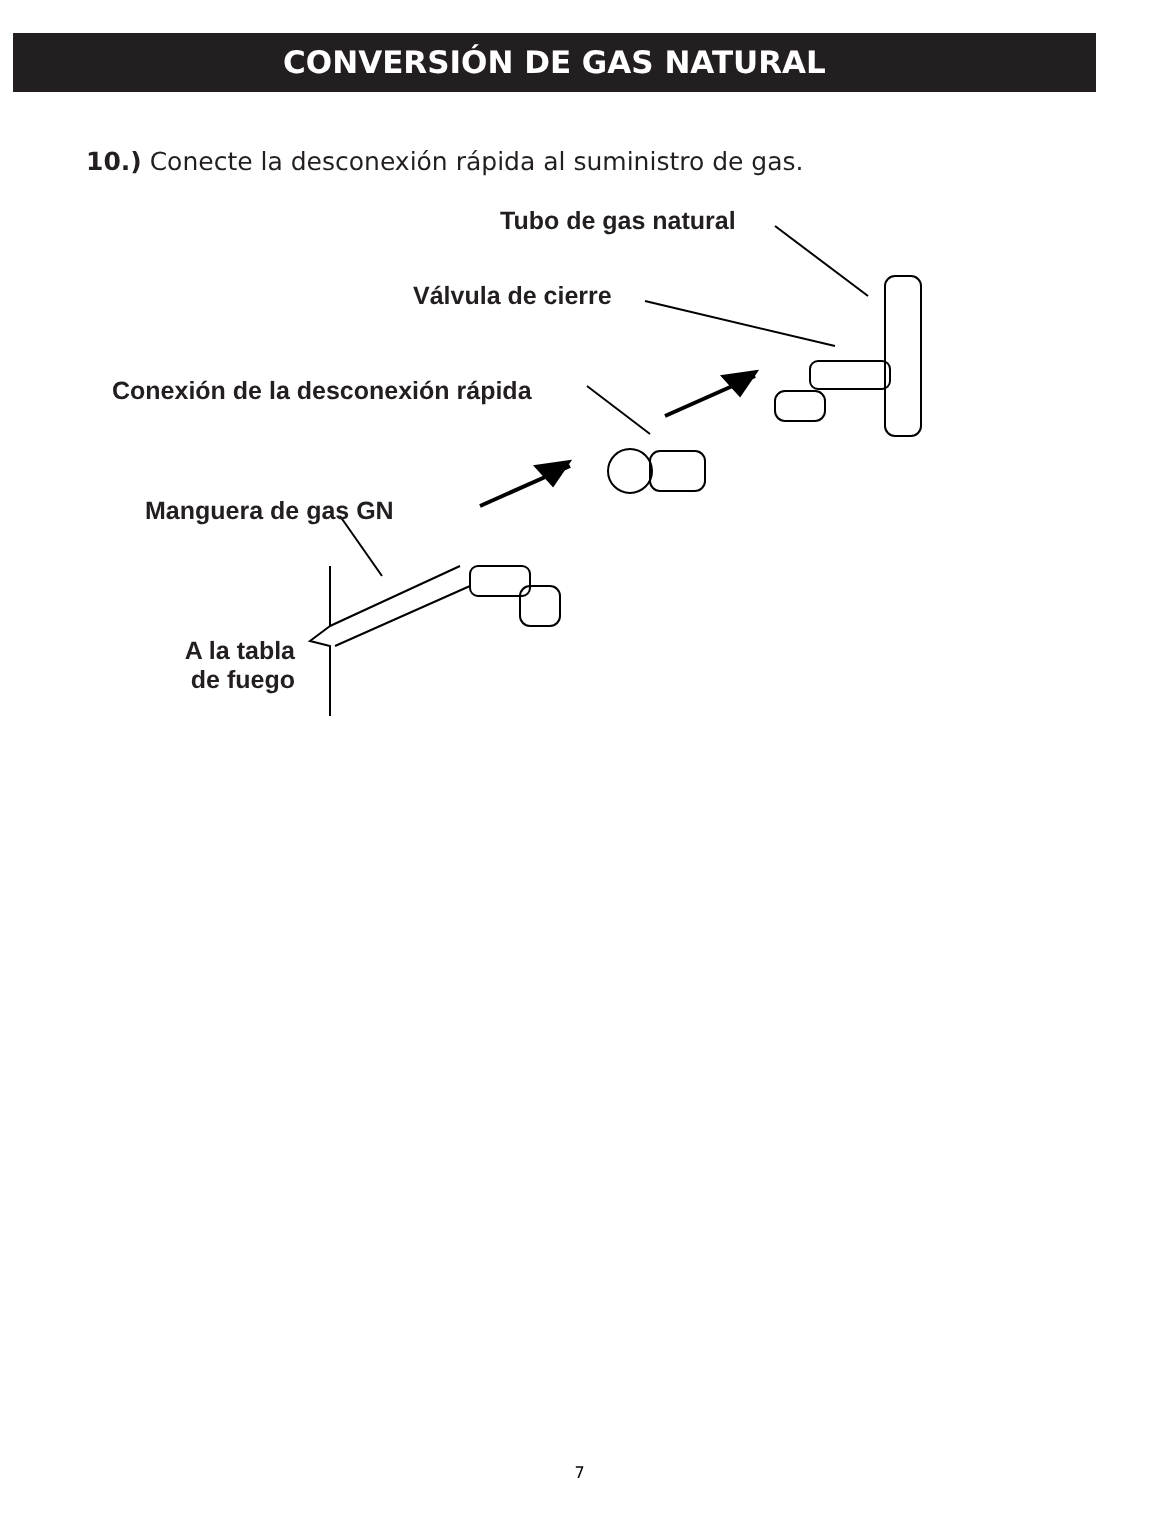CONVERSIÓN DE GAS NATURAL
10.) Conecte la desconexión rápida al suministro de gas.
Tubo de gas natural
Válvula de cierre
Conexión de la desconexión rápida
Manguera de gas GN
A la tabla
de fuego
7